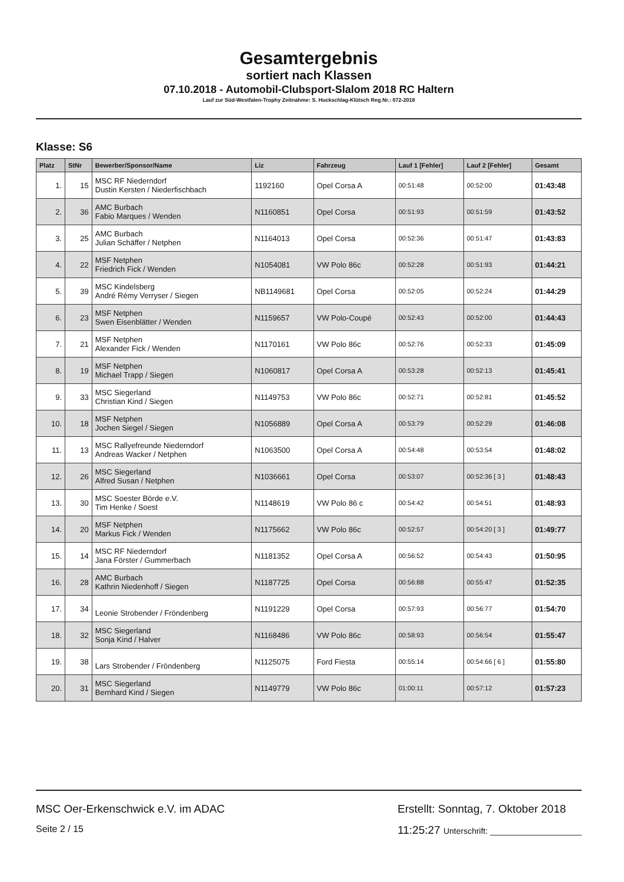Gesamtergebnis
sortiert nach Klassen
07.10.2018 - Automobil-Clubsport-Slalom 2018 RC Haltern
Lauf zur Süd-Westfalen-Trophy Zeitnahme: S. Huckschlag-Klütsch Reg.Nr.: 072-2018
Klasse: S6
| Platz | StNr | Bewerber/Sponsor/Name | Liz | Fahrzeug | Lauf 1 [Fehler] | Lauf 2 [Fehler] | Gesamt |
| --- | --- | --- | --- | --- | --- | --- | --- |
| 1. | 15 | MSC RF Niederndorf Dustin Kersten / Niederfischbach | 1192160 | Opel Corsa A | 00:51:48 | 00:52:00 | 01:43:48 |
| 2. | 36 | AMC Burbach Fabio Marques / Wenden | N1160851 | Opel Corsa | 00:51:93 | 00:51:59 | 01:43:52 |
| 3. | 25 | AMC Burbach Julian Schäffer / Netphen | N1164013 | Opel Corsa | 00:52:36 | 00:51:47 | 01:43:83 |
| 4. | 22 | MSF Netphen Friedrich Fick / Wenden | N1054081 | VW Polo 86c | 00:52:28 | 00:51:93 | 01:44:21 |
| 5. | 39 | MSC Kindelsberg André Rémy Verryser / Siegen | NB1149681 | Opel Corsa | 00:52:05 | 00:52:24 | 01:44:29 |
| 6. | 23 | MSF Netphen Swen Eisenblätter / Wenden | N1159657 | VW Polo-Coupé | 00:52:43 | 00:52:00 | 01:44:43 |
| 7. | 21 | MSF Netphen Alexander Fick / Wenden | N1170161 | VW Polo 86c | 00:52:76 | 00:52:33 | 01:45:09 |
| 8. | 19 | MSF Netphen Michael Trapp / Siegen | N1060817 | Opel Corsa A | 00:53:28 | 00:52:13 | 01:45:41 |
| 9. | 33 | MSC Siegerland Christian Kind / Siegen | N1149753 | VW Polo 86c | 00:52:71 | 00:52:81 | 01:45:52 |
| 10. | 18 | MSF Netphen Jochen Siegel / Siegen | N1056889 | Opel Corsa A | 00:53:79 | 00:52:29 | 01:46:08 |
| 11. | 13 | MSC Rallyefreunde Niederndorf Andreas Wacker / Netphen | N1063500 | Opel Corsa A | 00:54:48 | 00:53:54 | 01:48:02 |
| 12. | 26 | MSC Siegerland Alfred Susan / Netphen | N1036661 | Opel Corsa | 00:53:07 | 00:52:36 [ 3 ] | 01:48:43 |
| 13. | 30 | MSC Soester Börde e.V. Tim Henke / Soest | N1148619 | VW Polo 86 c | 00:54:42 | 00:54:51 | 01:48:93 |
| 14. | 20 | MSF Netphen Markus Fick / Wenden | N1175662 | VW Polo 86c | 00:52:57 | 00:54:20 [ 3 ] | 01:49:77 |
| 15. | 14 | MSC RF Niederndorf Jana Förster / Gummerbach | N1181352 | Opel Corsa A | 00:56:52 | 00:54:43 | 01:50:95 |
| 16. | 28 | AMC Burbach Kathrin Niedenhoff / Siegen | N1187725 | Opel Corsa | 00:56:88 | 00:55:47 | 01:52:35 |
| 17. | 34 | Leonie Strobender / Fröndenberg | N1191229 | Opel Corsa | 00:57:93 | 00:56:77 | 01:54:70 |
| 18. | 32 | MSC Siegerland Sonja Kind / Halver | N1168486 | VW Polo 86c | 00:58:93 | 00:56:54 | 01:55:47 |
| 19. | 38 | Lars Strobender / Fröndenberg | N1125075 | Ford Fiesta | 00:55:14 | 00:54:66 [ 6 ] | 01:55:80 |
| 20. | 31 | MSC Siegerland Bernhard Kind / Siegen | N1149779 | VW Polo 86c | 01:00:11 | 00:57:12 | 01:57:23 |
MSC Oer-Erkenschwick e.V. im ADAC
Seite 2 / 15
Erstellt: Sonntag, 7. Oktober 2018
11:25:27 Unterschrift: ____________________